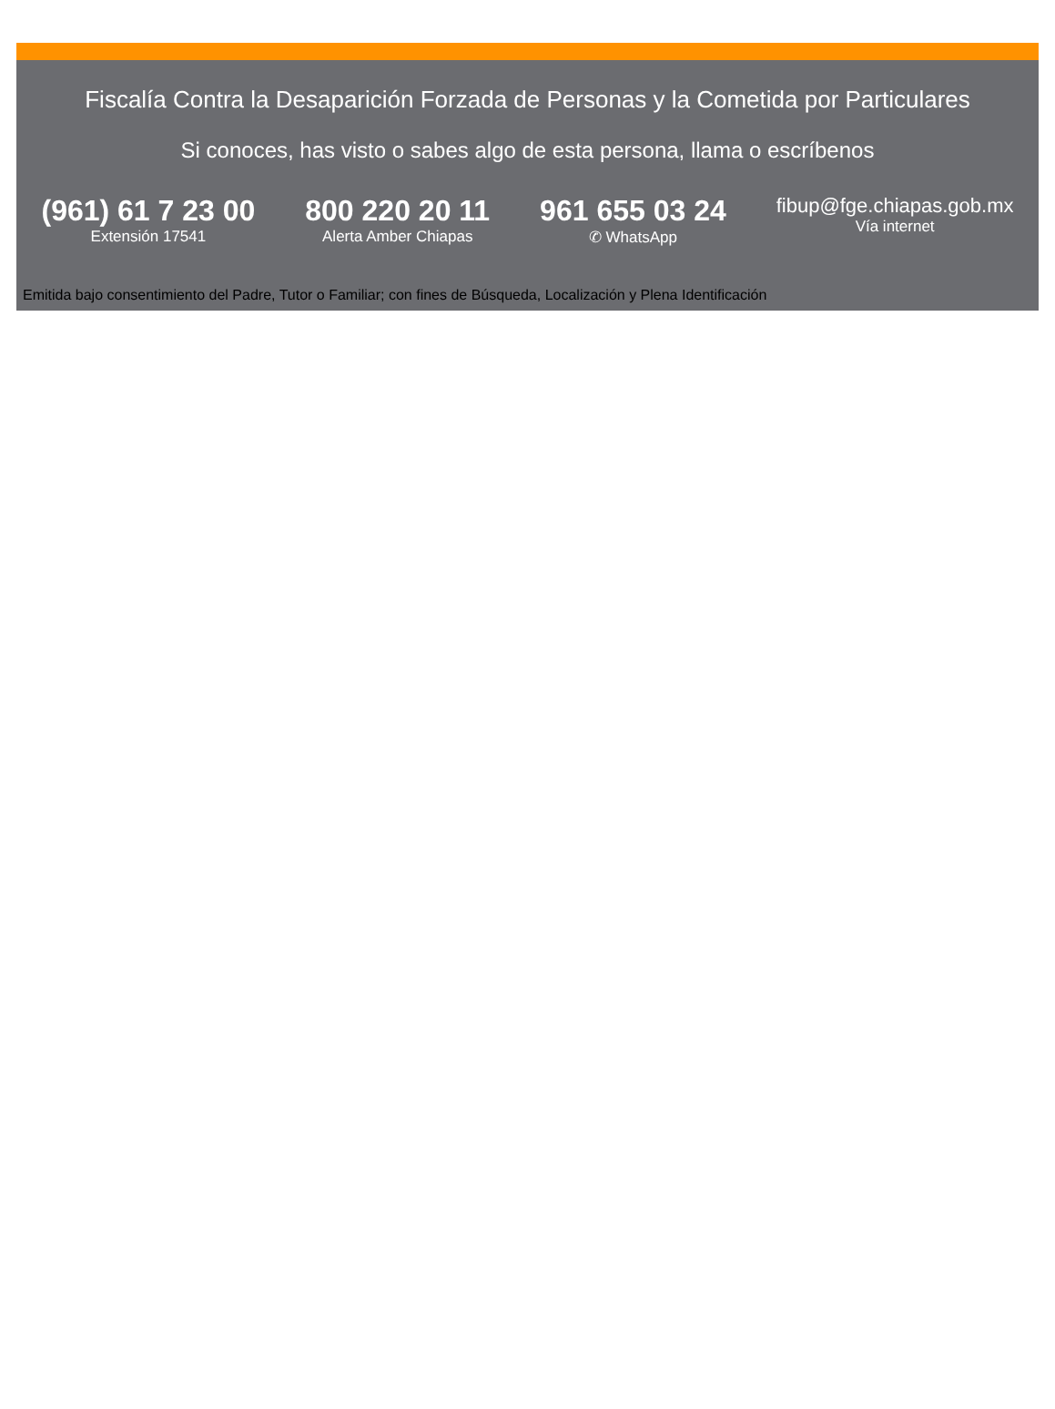Fiscalía Contra la Desaparición Forzada de Personas y la Cometida por Particulares
Si conoces, has visto o sabes algo de esta persona, llama o escríbenos
(961) 61 7 23 00
Extensión 17541
800 220 20 11
Alerta Amber Chiapas
961 655 03 24
✆ WhatsApp
fibup@fge.chiapas.gob.mx
Vía internet
Emitida bajo consentimiento del Padre, Tutor o Familiar; con fines de Búsqueda, Localización y Plena Identificación